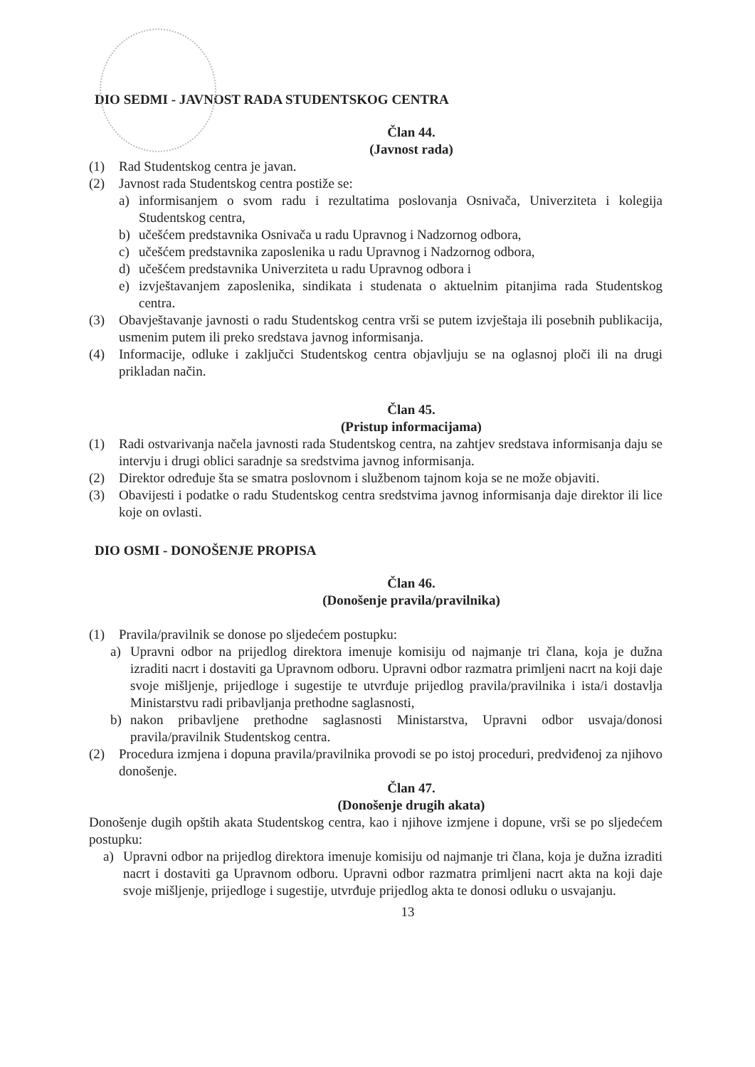DIO SEDMI - JAVNOST RADA STUDENTSKOG CENTRA
Član 44.
(Javnost rada)
(1) Rad Studentskog centra je javan.
(2) Javnost rada Studentskog centra postiže se:
a) informisanjem o svom radu i rezultatima poslovanja Osnivača, Univerziteta i kolegija Studentskog centra,
b) učešćem predstavnika Osnivača u radu Upravnog i Nadzornog odbora,
c) učešćem predstavnika zaposlenika u radu Upravnog i Nadzornog odbora,
d) učešćem predstavnika Univerziteta u radu Upravnog odbora i
e) izvještavanjem zaposlenika, sindikata i studenata o aktuelnim pitanjima rada Studentskog centra.
(3) Obavještavanje javnosti o radu Studentskog centra vrši se putem izvještaja ili posebnih publikacija, usmenim putem ili preko sredstava javnog informisanja.
(4) Informacije, odluke i zaključci Studentskog centra objavljuju se na oglasnoj ploči ili na drugi prikladan način.
Član 45.
(Pristup informacijama)
(1) Radi ostvarivanja načela javnosti rada Studentskog centra, na zahtjev sredstava informisanja daju se intervju i drugi oblici saradnje sa sredstvima javnog informisanja.
(2) Direktor određuje šta se smatra poslovnom i službenom tajnom koja se ne može objaviti.
(3) Obavijesti i podatke o radu Studentskog centra sredstvima javnog informisanja daje direktor ili lice koje on ovlasti.
DIO OSMI - DONOŠENJE PROPISA
Član 46.
(Donošenje pravila/pravilnika)
(1) Pravila/pravilnik se donose po sljedećem postupku:
a) Upravni odbor na prijedlog direktora imenuje komisiju od najmanje tri člana, koja je dužna izraditi nacrt i dostaviti ga Upravnom odboru. Upravni odbor razmatra primljeni nacrt na koji daje svoje mišljenje, prijedloge i sugestije te utvrđuje prijedlog pravila/pravilnika i ista/i dostavlja Ministarstvu radi pribavljanja prethodne saglasnosti,
b) nakon pribavljene prethodne saglasnosti Ministarstva, Upravni odbor usvaja/donosi pravila/pravilnik Studentskog centra.
(2) Procedura izmjena i dopuna pravila/pravilnika provodi se po istoj proceduri, predviđenoj za njihovo donošenje.
Član 47.
(Donošenje drugih akata)
Donošenje dugih opštih akata Studentskog centra, kao i njihove izmjene i dopune, vrši se po sljedećem postupku:
a) Upravni odbor na prijedlog direktora imenuje komisiju od najmanje tri člana, koja je dužna izraditi nacrt i dostaviti ga Upravnom odboru. Upravni odbor razmatra primljeni nacrt akta na koji daje svoje mišljenje, prijedloge i sugestije, utvrđuje prijedlog akta te donosi odluku o usvajanju.
13